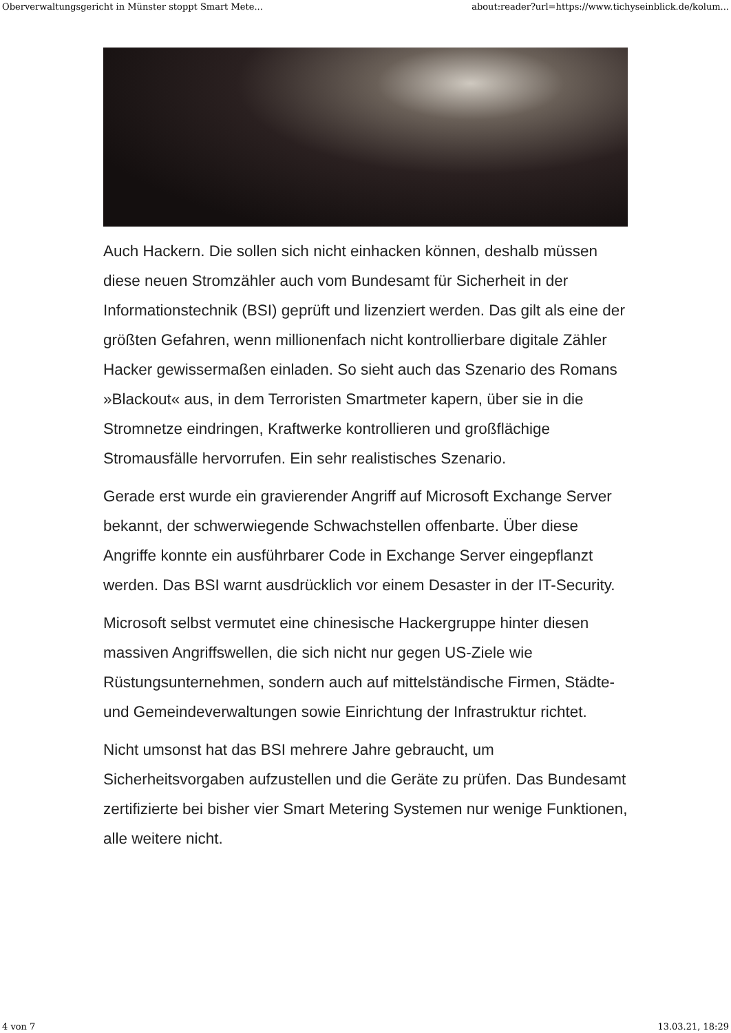Oberverwaltungsgericht in Münster stoppt Smart Mete... about:reader?url=https://www.tichyseinblick.de/kolum...
Auch Hackern. Die sollen sich nicht einhacken können, deshalb müssen diese neuen Stromzähler auch vom Bundesamt für Sicherheit in der Informationstechnik (BSI) geprüft und lizenziert werden. Das gilt als eine der größten Gefahren, wenn millionenfach nicht kontrollierbare digitale Zähler Hacker gewissermaßen einladen. So sieht auch das Szenario des Romans »Blackout« aus, in dem Terroristen Smartmeter kapern, über sie in die Stromnetze eindringen, Kraftwerke kontrollieren und großflächige Stromausfälle hervorrufen. Ein sehr realistisches Szenario.
Gerade erst wurde ein gravierender Angriff auf Microsoft Exchange Server bekannt, der schwerwiegende Schwachstellen offenbarte. Über diese Angriffe konnte ein ausführbarer Code in Exchange Server eingepflanzt werden. Das BSI warnt ausdrücklich vor einem Desaster in der IT-Security.
Microsoft selbst vermutet eine chinesische Hackergruppe hinter diesen massiven Angriffswellen, die sich nicht nur gegen US-Ziele wie Rüstungsunternehmen, sondern auch auf mittelständische Firmen, Städte- und Gemeindeverwaltungen sowie Einrichtung der Infrastruktur richtet.
Nicht umsonst hat das BSI mehrere Jahre gebraucht, um Sicherheitsvorgaben aufzustellen und die Geräte zu prüfen. Das Bundesamt zertifizierte bei bisher vier Smart Metering Systemen nur wenige Funktionen, alle weitere nicht.
4 von 7 13.03.21, 18:29